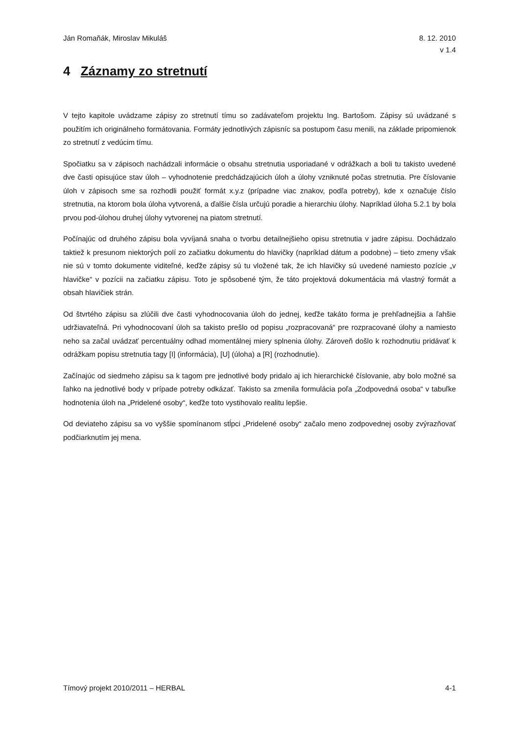Ján Romaňák, Miroslav Mikuláš 8. 12. 2010
v 1.4
4 Záznamy zo stretnutí
V tejto kapitole uvádzame zápisy zo stretnutí tímu so zadávateľom projektu Ing. Bartošom. Zápisy sú uvádzané s použitím ich originálneho formátovania. Formáty jednotlivých zápisníc sa postupom času menili, na základe pripomienok zo stretnutí z vedúcim tímu.
Spočiatku sa v zápisoch nachádzali informácie o obsahu stretnutia usporiadané v odrážkach a boli tu takisto uvedené dve časti opisujúce stav úloh – vyhodnotenie predchádzajúcich úloh a úlohy vzniknuté počas stretnutia. Pre číslovanie úloh v zápisoch sme sa rozhodli použiť formát x.y.z (prípadne viac znakov, podľa potreby), kde x označuje číslo stretnutia, na ktorom bola úloha vytvorená, a ďalšie čísla určujú poradie a hierarchiu úlohy. Napríklad úloha 5.2.1 by bola prvou pod-úlohou druhej úlohy vytvorenej na piatom stretnutí.
Počínajúc od druhého zápisu bola vyvíjaná snaha o tvorbu detailnejšieho opisu stretnutia v jadre zápisu. Dochádzalo taktiež k presunom niektorých polí zo začiatku dokumentu do hlavičky (napríklad dátum a podobne) – tieto zmeny však nie sú v tomto dokumente viditeľné, keďže zápisy sú tu vložené tak, že ich hlavičky sú uvedené namiesto pozície „v hlavičke“ v pozícii na začiatku zápisu. Toto je spôsobené tým, že táto projektová dokumentácia má vlastný formát a obsah hlavičiek strán.
Od štvrtého zápisu sa zlúčili dve časti vyhodnocovania úloh do jednej, keďže takáto forma je prehľadnejšia a ľahšie udržiavateľná. Pri vyhodnocovaní úloh sa takisto prešlo od popisu „rozpracovaná“ pre rozpracované úlohy a namiesto neho sa začal uvádzať percentuálny odhad momentálnej miery splnenia úlohy. Zároveň došlo k rozhodnutiu pridávať k odrážkam popisu stretnutia tagy [I] (informácia), [U] (úloha) a [R] (rozhodnutie).
Začínajúc od siedmeho zápisu sa k tagom pre jednotlivé body pridalo aj ich hierarchické číslovanie, aby bolo možné sa ľahko na jednotlivé body v prípade potreby odkázať. Takisto sa zmenila formulácia poľa „Zodpovedná osoba“ v tabuľke hodnotenia úloh na „Pridelené osoby“, keďže toto vystihovalo realitu lepšie.
Od deviateho zápisu sa vo vyššie spomínanom stĺpci „Pridelené osoby“ začalo meno zodpovednej osoby zvýrazňovať podčiarknutím jej mena.
Tímový projekt 2010/2011 – HERBAL
4-1